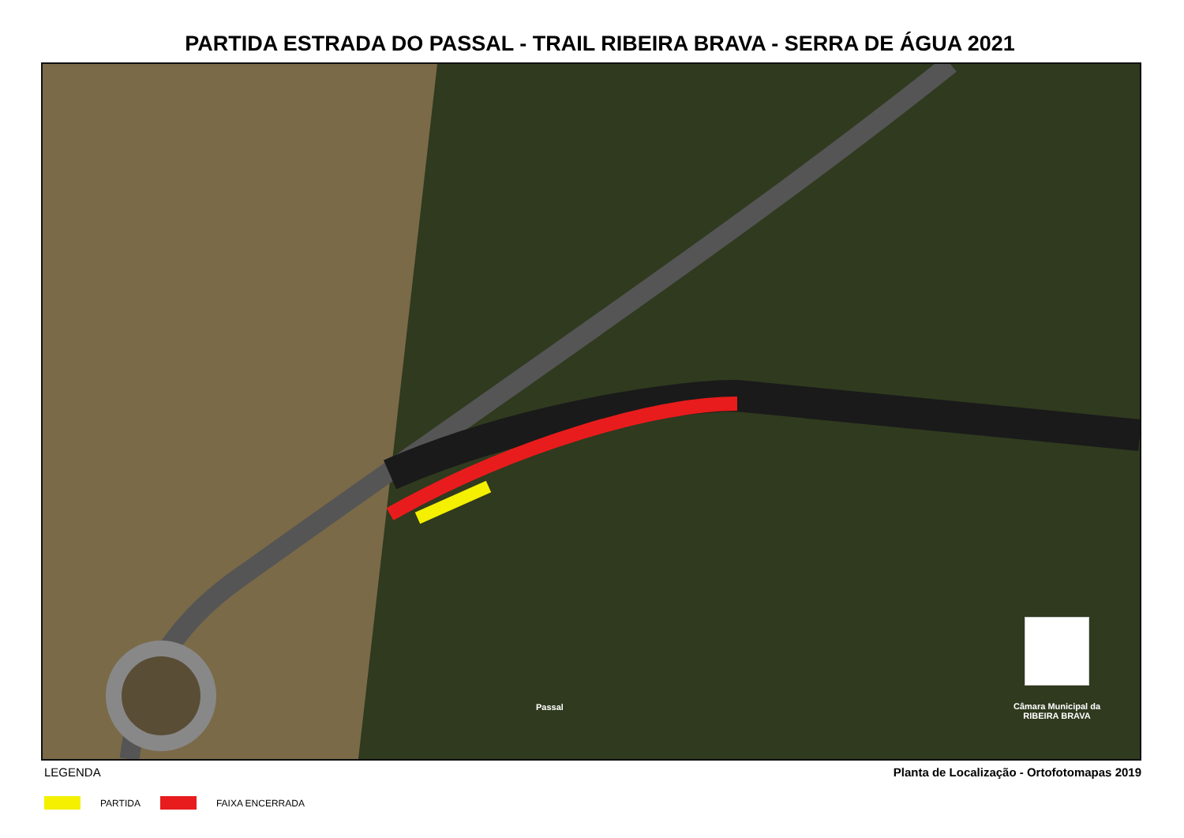PARTIDA ESTRADA DO PASSAL - TRAIL RIBEIRA BRAVA - SERRA DE ÁGUA 2021
Passal
Câmara Municipal da
RIBEIRA BRAVA
LEGENDA Planta de Localização - Ortofotomapas 2019
PARTIDA FAIXA ENCERRADA